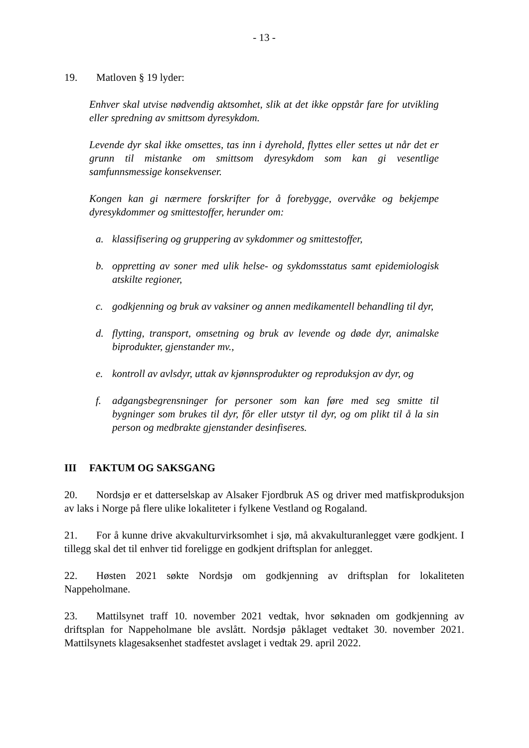- 13 -
19. Matloven § 19 lyder:
Enhver skal utvise nødvendig aktsomhet, slik at det ikke oppstår fare for utvikling eller spredning av smittsom dyresykdom.
Levende dyr skal ikke omsettes, tas inn i dyrehold, flyttes eller settes ut når det er grunn til mistanke om smittsom dyresykdom som kan gi vesentlige samfunnsmessige konsekvenser.
Kongen kan gi nærmere forskrifter for å forebygge, overvåke og bekjempe dyresykdommer og smittestoffer, herunder om:
a. klassifisering og gruppering av sykdommer og smittestoffer,
b. oppretting av soner med ulik helse- og sykdomsstatus samt epidemiologisk atskilte regioner,
c. godkjenning og bruk av vaksiner og annen medikamentell behandling til dyr,
d. flytting, transport, omsetning og bruk av levende og døde dyr, animalske biprodukter, gjenstander mv.,
e. kontroll av avlsdyr, uttak av kjønnsprodukter og reproduksjon av dyr, og
f. adgangsbegrensninger for personer som kan føre med seg smitte til bygninger som brukes til dyr, fôr eller utstyr til dyr, og om plikt til å la sin person og medbrakte gjenstander desinfiseres.
III FAKTUM OG SAKSGANG
20. Nordsjø er et datterselskap av Alsaker Fjordbruk AS og driver med matfiskproduksjon av laks i Norge på flere ulike lokaliteter i fylkene Vestland og Rogaland.
21. For å kunne drive akvakulturvirksomhet i sjø, må akvakulturanlegget være godkjent. I tillegg skal det til enhver tid foreligge en godkjent driftsplan for anlegget.
22. Høsten 2021 søkte Nordsjø om godkjenning av driftsplan for lokaliteten Nappeholmane.
23. Mattilsynet traff 10. november 2021 vedtak, hvor søknaden om godkjenning av driftsplan for Nappeholmane ble avslått. Nordsjø påklaget vedtaket 30. november 2021. Mattilsynets klagesaksenhet stadfestet avslaget i vedtak 29. april 2022.